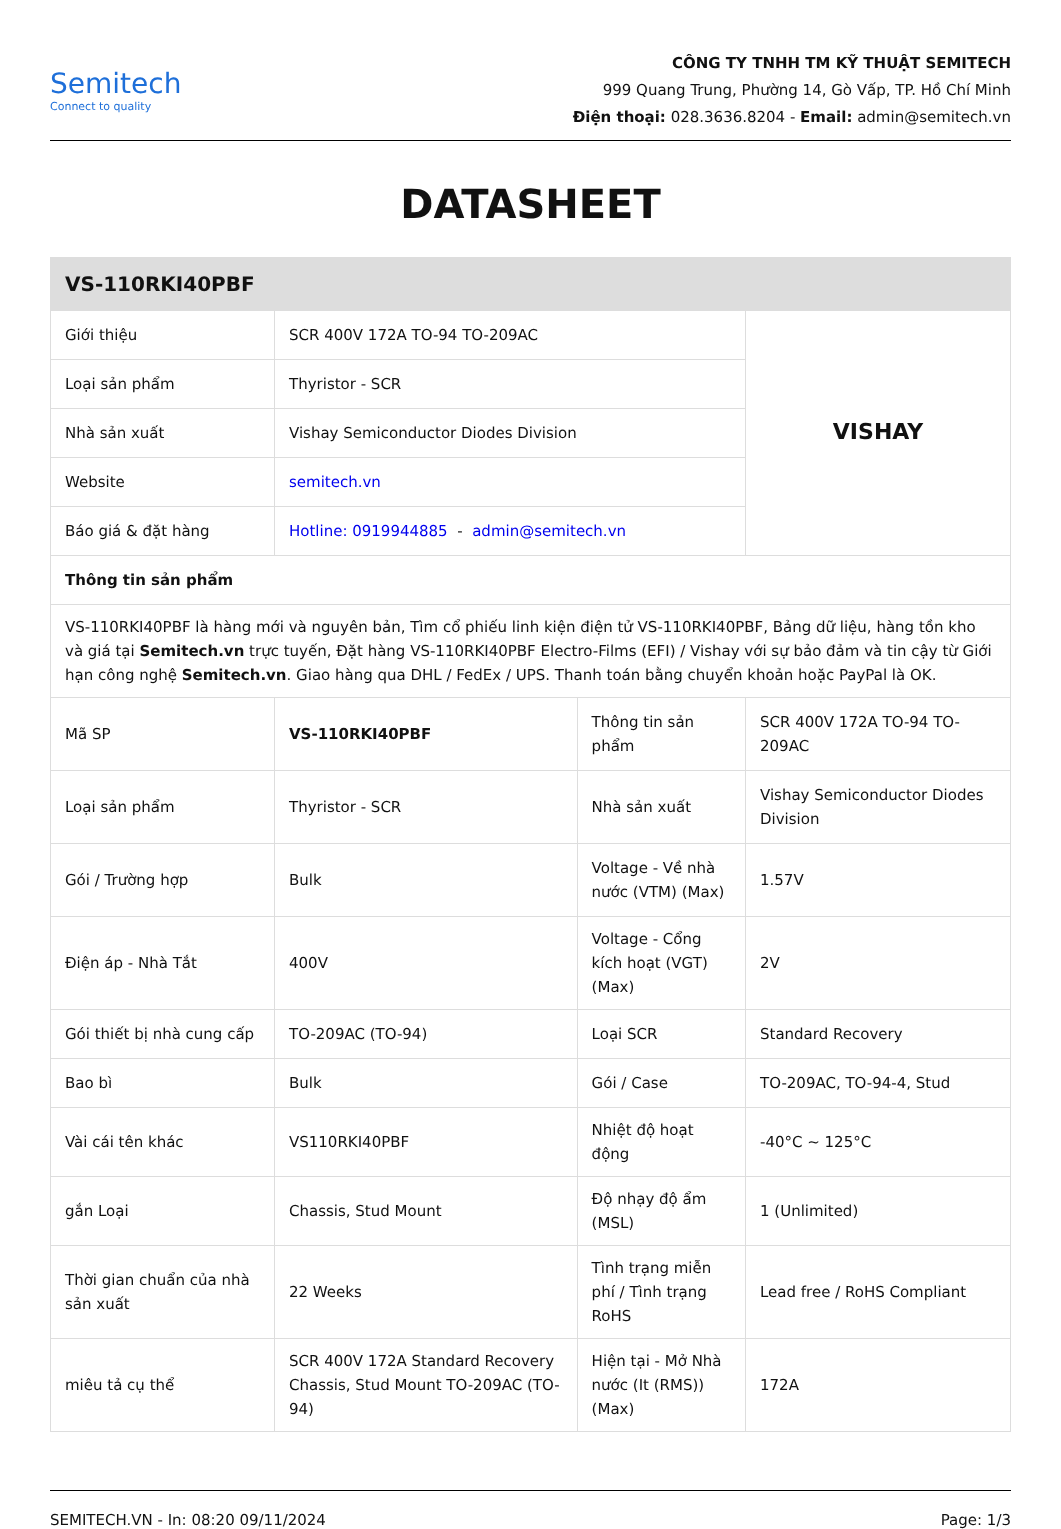Semitech
Connect to quality
CÔNG TY TNHH TM KỸ THUẬT SEMITECH
999 Quang Trung, Phường 14, Gò Vấp, TP. Hồ Chí Minh
Điện thoại: 028.3636.8204 - Email: admin@semitech.vn
DATASHEET
| VS-110RKI40PBF | | | |
| Giới thiệu | SCR 400V 172A TO-94 TO-209AC | | VISHAY |
| Loại sản phẩm | Thyristor - SCR | | |
| Nhà sản xuất | Vishay Semiconductor Diodes Division | | |
| Website | semitech.vn | | |
| Báo giá & đặt hàng | Hotline: 0919944885 - admin@semitech.vn | | |
| Thông tin sản phẩm | | | |
| VS-110RKI40PBF là hàng mới và nguyên bản, Tìm cổ phiếu linh kiện điện tử VS-110RKI40PBF, Bảng dữ liệu, hàng tồn kho và giá tại Semitech.vn trực tuyến, Đặt hàng VS-110RKI40PBF Electro-Films (EFI) / Vishay với sự bảo đảm và tin cậy từ Giới hạn công nghệ Semitech.vn . Giao hàng qua DHL / FedEx / UPS. Thanh toán bằng chuyển khoản hoặc PayPal là OK. | | | |
| Mã SP | VS-110RKI40PBF | Thông tin sản phẩm | SCR 400V 172A TO-94 TO-209AC |
| Loại sản phẩm | Thyristor - SCR | Nhà sản xuất | Vishay Semiconductor Diodes Division |
| Gói / Trường hợp | Bulk | Voltage - Về nhà nước (VTM) (Max) | 1.57V |
| Điện áp - Nhà Tắt | 400V | Voltage - Cổng kích hoạt (VGT) (Max) | 2V |
| Gói thiết bị nhà cung cấp | TO-209AC (TO-94) | Loại SCR | Standard Recovery |
| Bao bì | Bulk | Gói / Case | TO-209AC, TO-94-4, Stud |
| Vài cái tên khác | VS110RKI40PBF | Nhiệt độ hoạt động | -40°C ~ 125°C |
| gắn Loại | Chassis, Stud Mount | Độ nhạy độ ẩm (MSL) | 1 (Unlimited) |
| Thời gian chuẩn của nhà sản xuất | 22 Weeks | Tình trạng miễn phí / Tình trạng RoHS | Lead free / RoHS Compliant |
| miêu tả cụ thể | SCR 400V 172A Standard Recovery Chassis, Stud Mount TO-209AC (TO-94) | Hiện tại - Mở Nhà nước (It (RMS)) (Max) | 172A |
SEMITECH.VN - In: 08:20 09/11/2024 Page: 1/3